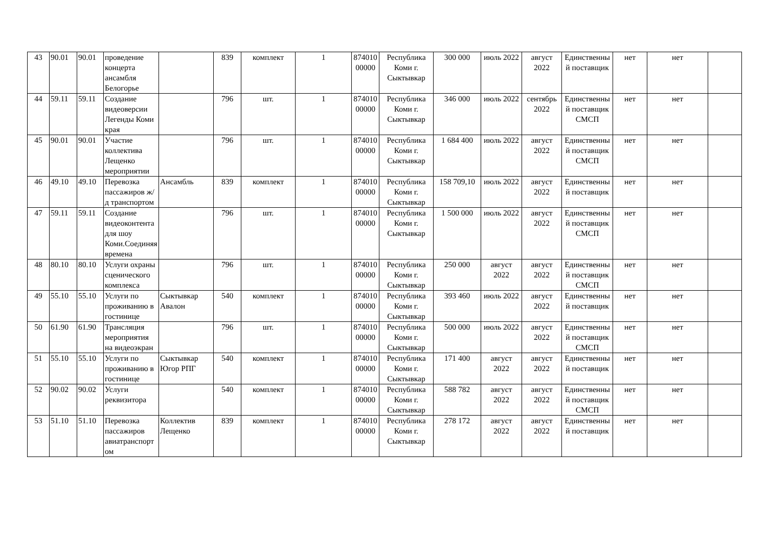| 43 | 90.01 | 90.01 | проведение концерта ансамбля Белогорье | | 839 | комплект | 1 | 87401000000 | Республика Коми г. Сыктывкар | 300 000 | июль 2022 | август 2022 | Единственный поставщик | нет | нет | |
| 44 | 59.11 | 59.11 | Создание видеоверсии Легенды Коми края | | 796 | шт. | 1 | 87401000000 | Республика Коми г. Сыктывкар | 346 000 | июль 2022 | сентябрь 2022 | Единственный поставщик СМСП | нет | нет | |
| 45 | 90.01 | 90.01 | Участие коллектива Лещенко мероприятии | | 796 | шт. | 1 | 87401000000 | Республика Коми г. Сыктывкар | 1 684 400 | июль 2022 | август 2022 | Единственный поставщик СМСП | нет | нет | |
| 46 | 49.10 | 49.10 | Перевозка пассажиров ж/д транспортом | Ансамбль | 839 | комплект | 1 | 87401000000 | Республика Коми г. Сыктывкар | 158 709,10 | июль 2022 | август 2022 | Единственный поставщик | нет | нет | |
| 47 | 59.11 | 59.11 | Создание видеоконтента для шоу Коми.Соединяя времена | | 796 | шт. | 1 | 87401000000 | Республика Коми г. Сыктывкар | 1 500 000 | июль 2022 | август 2022 | Единственный поставщик СМСП | нет | нет | |
| 48 | 80.10 | 80.10 | Услуги охраны сценического комплекса | | 796 | шт. | 1 | 87401000000 | Республика Коми г. Сыктывкар | 250 000 | август 2022 | август 2022 | Единственный поставщик СМСП | нет | нет | |
| 49 | 55.10 | 55.10 | Услуги по проживанию в гостинице | Сыктывкар Авалон | 540 | комплект | 1 | 87401000000 | Республика Коми г. Сыктывкар | 393 460 | июль 2022 | август 2022 | Единственный поставщик | нет | нет | |
| 50 | 61.90 | 61.90 | Трансляция мероприятия на видеоэкран | | 796 | шт. | 1 | 87401000000 | Республика Коми г. Сыктывкар | 500 000 | июль 2022 | август 2022 | Единственный поставщик СМСП | нет | нет | |
| 51 | 55.10 | 55.10 | Услуги по проживанию в гостинице | Сыктывкар Югор РПГ | 540 | комплект | 1 | 87401000000 | Республика Коми г. Сыктывкар | 171 400 | август 2022 | август 2022 | Единственный поставщик | нет | нет | |
| 52 | 90.02 | 90.02 | Услуги реквизитора | | 540 | комплект | 1 | 87401000000 | Республика Коми г. Сыктывкар | 588 782 | август 2022 | август 2022 | Единственный поставщик СМСП | нет | нет | |
| 53 | 51.10 | 51.10 | Перевозка пассажиров авиатранспортом | Коллектив Лещенко | 839 | комплект | 1 | 87401000000 | Республика Коми г. Сыктывкар | 278 172 | август 2022 | август 2022 | Единственный поставщик | нет | нет | |